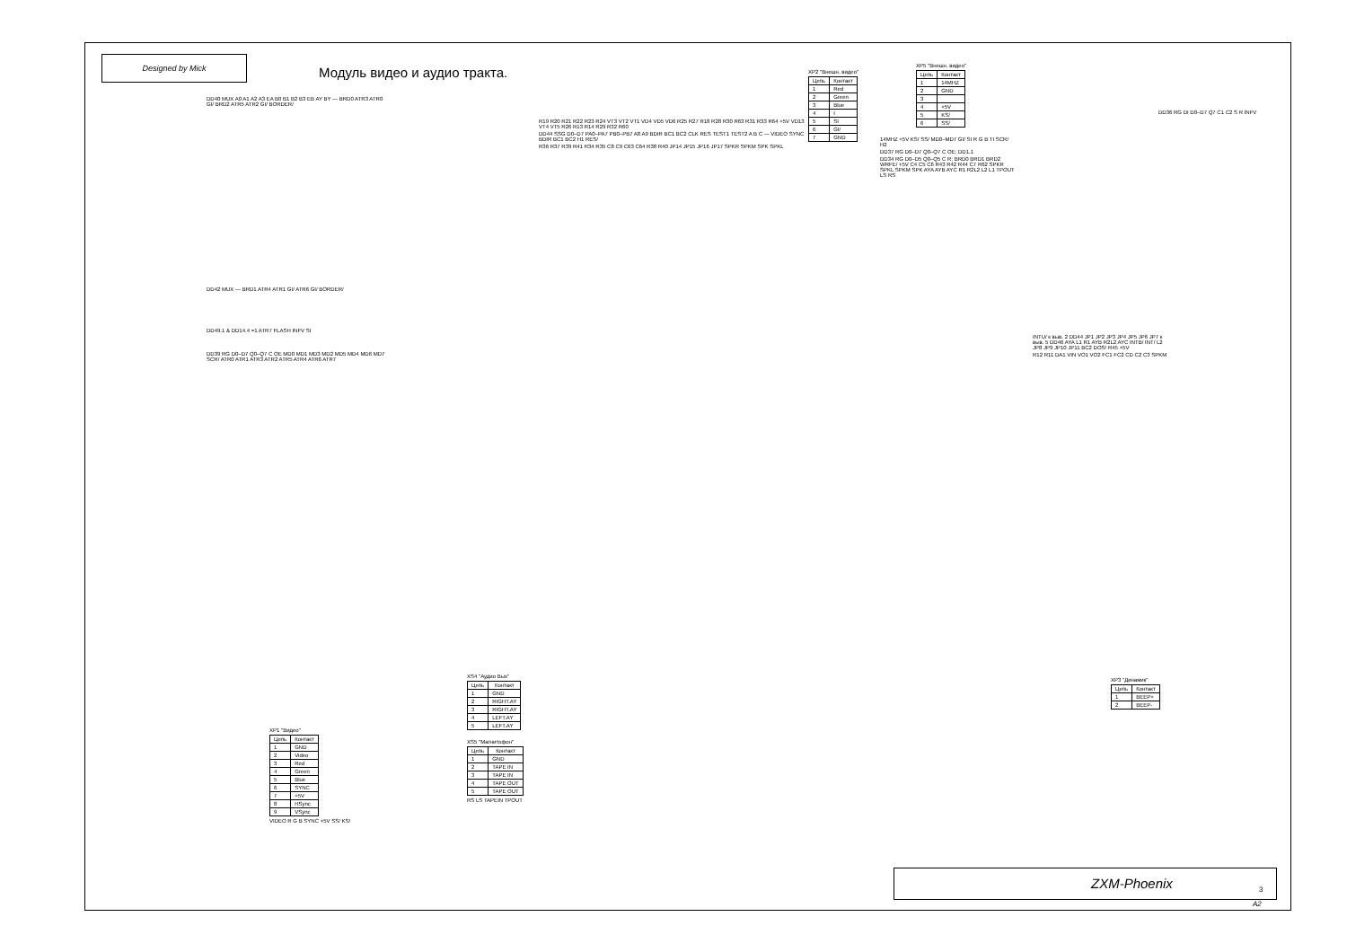Designed by Mick
Модуль видео и аудио тракта.
XP2 "Внешн. видео"
| Цепь | Контакт |
| --- | --- |
| 1 | Red |
| 2 | Green |
| 3 | Blue |
| 4 | I |
| 5 | SI |
| 6 | GI/ |
| 7 | GND |
XP5 "Внешн. видео"
| Цепь | Контакт |
| --- | --- |
| 1 | 14MHZ |
| 2 | GND |
| 3 | |
| 4 | +5V |
| 5 | KS/ |
| 6 | SS/ |
DD40 MUX A0 A1 A2 A3 EA B0 B1 B2 B3 EB AY BY — BRD0 ATR3 ATR0 GI/ BRD2 ATR5 ATR2 GI/ BORDER/
DD42 MUX — BRD1 ATR4 ATR1 GI/ ATR6 GI/ BORDER/
DD49.1 & DD14.4 =1 ATR7 FLASH INFV SI
DD39 RG D0–D7 Q0–Q7 C OE MD0 MD1 MD3 MD2 MD5 MD4 MD6 MD7 SCR/ ATR0 ATR1 ATR3 ATR2 ATR5 ATR4 ATR6 ATR7
XP1 "Видео"
| Цепь | Контакт |
| --- | --- |
| 1 | GND |
| 2 | Video |
| 3 | Red |
| 4 | Green |
| 5 | Blue |
| 6 | SYNC |
| 7 | +5V |
| 8 | HSync |
| 9 | VSync |
VIDEO R G B SYNC +5V SS/ KS/
XS4 "Аудио Вых"
| Цепь | Контакт |
| --- | --- |
| 1 | GND |
| 2 | RIGHT.AY |
| 3 | RIGHT.AY |
| 4 | LEFT.AY |
| 5 | LEFT.AY |
XS5 "Магнитофон"
| Цепь | Контакт |
| --- | --- |
| 1 | GND |
| 2 | TAPE IN |
| 3 | TAPE IN |
| 4 | TAPE OUT |
| 5 | TAPE OUT |
RS LS TAPEIN TPOUT
R19 R20 R21 R22 R23 R24 VT3 VT2 VT1 VD4 VD5 VD6 R25 R27 R18 R28 R30 R63 R31 R33 R64 +5V VD13 VT4 VT5 R26 R13 R14 R29 R32 R60
DD44 SSG D0–D7 PA0–PA7 PB0–PB7 A8 A9 BDIR BC1 BC2 CLK RES TEST1 TEST2 A B C — VIDEO SYNC BDIR BC1 BC2 H1 RES/
R36 R37 R39 R41 R34 R35 C8 C9 C63 C64 R38 R40 JP14 JP15 JP16 JP17 SPKR SPKM SPK SPKL
14MHZ +5V KS/ SS/ MD0–MD7 GI/ SI R G B TI SCR/ H2
DD37 RG D0–D7 Q0–Q7 C OE; DD1.1
DD34 RG D0–D5 Q0–Q5 C R; BRD0 BRD1 BRD2 WRFE/ +5V C4 C5 C6 R43 R42 R44 C7 R62 SPKR SPKL SPKM SPK AYA AYB AYC R1 R2L2 L2 L1 TPOUT LS RS
DD36 RG DI D0–D7 Q7 C1 C2 S R INFV
INTU/ к выв. 2 DD44 JP1 JP2 JP3 JP4 JP5 JP6 JP7 к выв. 5 DD46 AYA L1 R1 AYB R2L2 AYC INTB/ INT/ L2 JP8 JP9 JP10 JP11 BC2 DOS/ R45 +5V
R12 R11 DA1 VIN VO1 VO2 FC1 FC2 CD C2 C3 SPKM
XP3 "Динамик"
| Цепь | Контакт |
| --- | --- |
| 1 | BEEP+ |
| 2 | BEEP- |
ZXM-Phoenix 3
A2